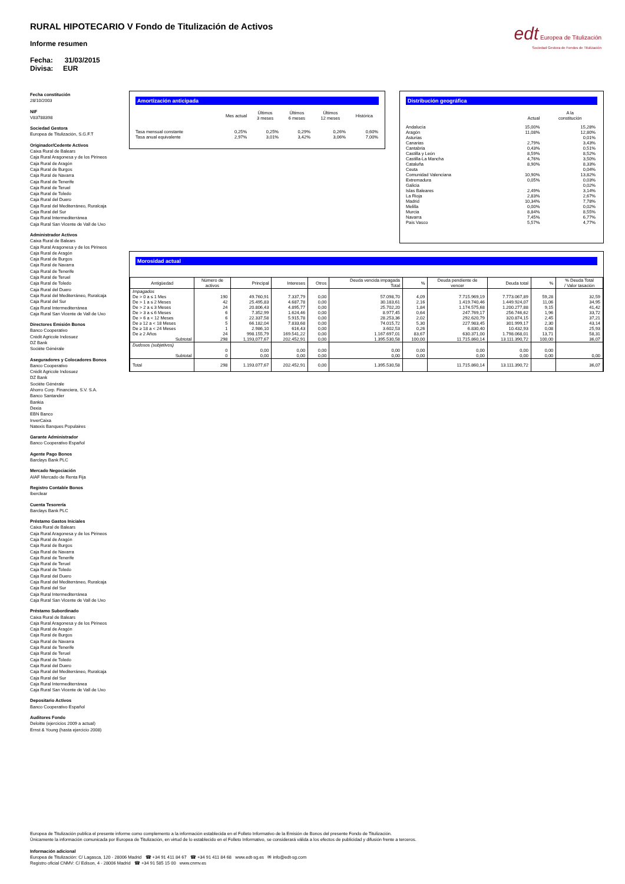RURAL HIPOTECARIO V Fondo de Titulización de Activos
Informe resumen
Fecha: 31/03/2015
Divisa: EUR
edt Europea de Titulización
Sociedad Gestora de Fondos de Titulización
Fecha constitución
28/10/2003
NIF
V83788398
Sociedad Gestora
Europea de Titulización, S.G.F.T
Originador/Cedente Activos
Caixa Rural de Balears
Caja Rural Aragonesa y de los Pirineos
Caja Rural de Aragón
Caja Rural de Burgos
Caja Rural de Navarra
Caja Rural de Tenerife
Caja Rural de Teruel
Caja Rural de Toledo
Caja Rural del Duero
Caja Rural del Mediterráneo, Ruralcaja
Caja Rural del Sur
Caja Rural Intermediterránea
Caja Rural San Vicente de Vall de Uxo
Administrador Activos
Caixa Rural de Balears
Caja Rural Aragonesa y de los Pirineos
Caja Rural de Aragón
Caja Rural de Burgos
Caja Rural de Navarra
Caja Rural de Tenerife
Caja Rural de Teruel
Caja Rural de Toledo
Caja Rural del Duero
Caja Rural del Mediterráneo, Ruralcaja
Caja Rural del Sur
Caja Rural Intermediterránea
Caja Rural San Vicente de Vall de Uxo
Directores Emisión Bonos
Banco Cooperativo
Crédit Agricole Indosuez
DZ Bank
Sociéte Générale
Aseguradores y Colocadores Bonos
Banco Cooperativo
Crédit Agricole Indosuez
DZ Bank
Sociéte Générale
Ahorro Corp. Financiera, S.V. S.A.
Banco Santander
Bankia
Dexia
EBN Banco
InverCaixa
Natexis Banques Populaires
Garante Administrador
Banco Cooperativo Español
Agente Pago Bonos
Barclays Bank PLC
Mercado Negociación
AIAF Mercado de Renta Fija
Registro Contable Bonos
Iberclear
Cuenta Tesorería
Barclays Bank PLC
Préstamo Gastos Iniciales
Caixa Rural de Balears
Caja Rural Aragonesa y de los Pirineos
Caja Rural de Aragón
Caja Rural de Burgos
Caja Rural de Navarra
Caja Rural de Tenerife
Caja Rural de Teruel
Caja Rural de Toledo
Caja Rural del Duero
Caja Rural del Mediterráneo, Ruralcaja
Caja Rural del Sur
Caja Rural Intermediterránea
Caja Rural San Vicente de Vall de Uxo
Préstamo Subordinado
Caixa Rural de Balears
Caja Rural Aragonesa y de los Pirineos
Caja Rural de Aragón
Caja Rural de Burgos
Caja Rural de Navarra
Caja Rural de Tenerife
Caja Rural de Teruel
Caja Rural de Toledo
Caja Rural del Duero
Caja Rural del Mediterráneo, Ruralcaja
Caja Rural del Sur
Caja Rural Intermediterránea
Caja Rural San Vicente de Vall de Uxo
Depositario Activos
Banco Cooperativo Español
Auditores Fondo
Deloitte (ejercicios 2009 a actual)
Ernst & Young (hasta ejercicio 2008)
Amortización anticipada
| | Mes actual | Últimos 3 meses | Últimos 6 meses | Últimos 12 meses | Histórica |
| --- | --- | --- | --- | --- | --- |
| Tasa mensual constante | 0,25% | 0,25% | 0,29% | 0,26% | 0,60% |
| Tasa anual equivalente | 2,97% | 3,01% | 3,42% | 3,06% | 7,00% |
Distribución geográfica
| | Actual | A la constitución |
| --- | --- | --- |
| Andalucía | 15,00% | 15,28% |
| Aragón | 11,08% | 12,80% |
| Asturias | | 0,01% |
| Canarias | 2,79% | 3,43% |
| Cantabria | 0,43% | 0,51% |
| Castilla y León | 8,59% | 8,52% |
| Castilla-La Mancha | 4,76% | 3,50% |
| Cataluña | 8,90% | 8,33% |
| Ceuta | | 0,04% |
| Comunidad Valenciana | 10,90% | 13,82% |
| Extremadura | 0,05% | 0,03% |
| Galicia | | 0,02% |
| Islas Baleares | 2,49% | 3,14% |
| La Rioja | 2,83% | 2,67% |
| Madrid | 10,34% | 7,78% |
| Melilla | 0,00% | 0,02% |
| Murcia | 8,84% | 8,55% |
| Navarra | 7,45% | 6,77% |
| País Vasco | 5,57% | 4,77% |
Morosidad actual
| Antigüedad | Número de activos | Principal | Intereses | Otros | Deuda vencida impagada Total | % | Deuda pendiente de vencer | Deuda total | % | % Deuda Total / Valor tasación |
| --- | --- | --- | --- | --- | --- | --- | --- | --- | --- | --- |
| Impagados | | | | | | | | | | |
| De > 0 a ≤ 1 Mes | 190 | 49.760,91 | 7.337,79 | 0,00 | 57.098,70 | 4,09 | 7.715.969,19 | 7.773.067,89 | 59,28 | 32,59 |
| De > 1 a ≤ 2 Meses | 42 | 25.495,83 | 4.687,78 | 0,00 | 30.183,61 | 2,16 | 1.419.740,46 | 1.449.924,07 | 11,06 | 34,95 |
| De > 2 a ≤ 3 Meses | 24 | 20.806,43 | 4.895,77 | 0,00 | 25.702,20 | 1,84 | 1.174.575,68 | 1.200.277,88 | 9,15 | 41,42 |
| De > 3 a ≤ 6 Meses | 6 | 7.352,99 | 1.624,46 | 0,00 | 8.977,45 | 0,64 | 247.769,17 | 256.746,62 | 1,96 | 33,72 |
| De > 6 a < 12 Meses | 6 | 22.337,58 | 5.915,78 | 0,00 | 28.253,36 | 2,02 | 292.620,79 | 320.874,15 | 2,45 | 37,21 |
| De ≥ 12 a < 18 Meses | 5 | 66.182,04 | 7.833,68 | 0,00 | 74.015,72 | 5,30 | 227.983,45 | 301.999,17 | 2,30 | 43,14 |
| De ≥ 18 a < 24 Meses | 1 | 2.986,10 | 616,43 | 0,00 | 3.602,53 | 0,26 | 6.830,40 | 10.432,93 | 0,08 | 25,93 |
| De ≥ 2 Años | 24 | 998.155,79 | 169.541,22 | 0,00 | 1.167.697,01 | 83,67 | 630.371,00 | 1.798.068,01 | 13,71 | 58,31 |
| Subtotal | 298 | 1,193,077,67 | 202.452,91 | 0,00 | 1.395.530,58 | 100,00 | 11.715.860,14 | 13.111.390,72 | 100,00 | 36,07 |
| Dudosos (subjetivos) | | | | | | | | | | |
| | 0 | 0,00 | 0,00 | 0,00 | 0,00 | 0,00 | 0,00 | 0,00 | 0,00 | |
| Subtotal | 0 | 0,00 | 0,00 | 0,00 | 0,00 | 0,00 | 0,00 | 0,00 | 0,00 | 0,00 |
| Total | 298 | 1.193.077,67 | 202.452,91 | 0,00 | 1.395.530,58 | | 11.715.860,14 | 13.111.390,72 | | 36,07 |
Europea de Titulización publica el presente informe como complemento a la información establecida en el Folleto Informativo de la Emisión de Bonos del presente Fondo de Titulización.
Únicamente la información comunicada por Europea de Titulización, en virtud de lo establecido en el Folleto Informativo, se considerará válida a los efectos de publicidad y difusión frente a terceros.
Información adicional
Europea de Titulización: C/ Lagasca, 120 - 28006 Madrid ☎ +34 91 411 84 67 ☎ +34 91 411 84 68 www.edt-sg.es ✉ info@edt-sg.com
Registro oficial CNMV: C/ Edison, 4 - 28006 Madrid ☎ +34 91 585 15 00 www.cnmv.es